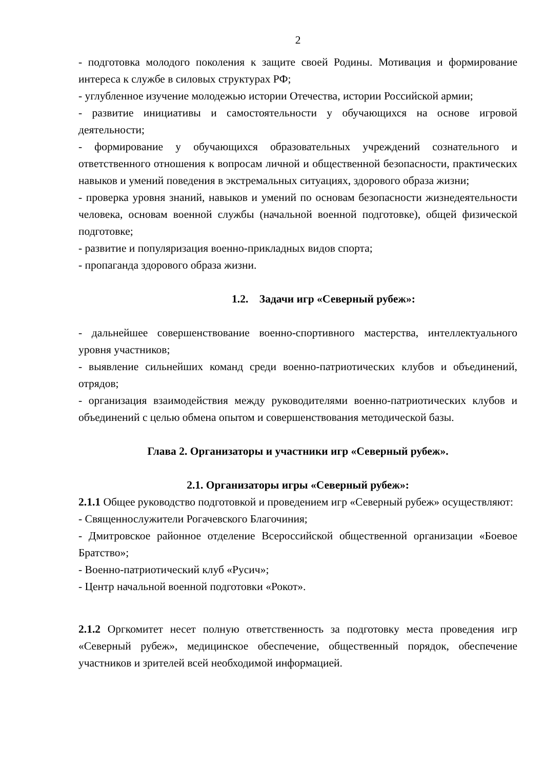2
- подготовка молодого поколения к защите своей Родины. Мотивация и формирование интереса к службе в силовых структурах РФ;
- углубленное изучение молодежью истории Отечества, истории Российской армии;
- развитие инициативы и самостоятельности у обучающихся на основе игровой деятельности;
- формирование у обучающихся образовательных учреждений сознательного и ответственного отношения к вопросам личной и общественной безопасности, практических навыков и умений поведения в экстремальных ситуациях, здорового образа жизни;
- проверка уровня знаний, навыков и умений по основам безопасности жизнедеятельности человека, основам военной службы (начальной военной подготовке), общей физической подготовке;
- развитие и популяризация военно-прикладных видов спорта;
- пропаганда здорового образа жизни.
1.2. Задачи игр «Северный рубеж»:
- дальнейшее совершенствование военно-спортивного мастерства, интеллектуального уровня участников;
- выявление сильнейших команд среди военно-патриотических клубов и объединений, отрядов;
- организация взаимодействия между руководителями военно-патриотических клубов и объединений с целью обмена опытом и совершенствования методической базы.
Глава 2. Организаторы и участники игр «Северный рубеж».
2.1. Организаторы игры «Северный рубеж»:
2.1.1 Общее руководство подготовкой и проведением игр «Северный рубеж» осуществляют:
- Священнослужители Рогачевского Благочиния;
- Дмитровское районное отделение Всероссийской общественной организации «Боевое Братство»;
- Военно-патриотический клуб «Русич»;
- Центр начальной военной подготовки «Рокот».
2.1.2 Оргкомитет несет полную ответственность за подготовку места проведения игр «Северный рубеж», медицинское обеспечение, общественный порядок, обеспечение участников и зрителей всей необходимой информацией.